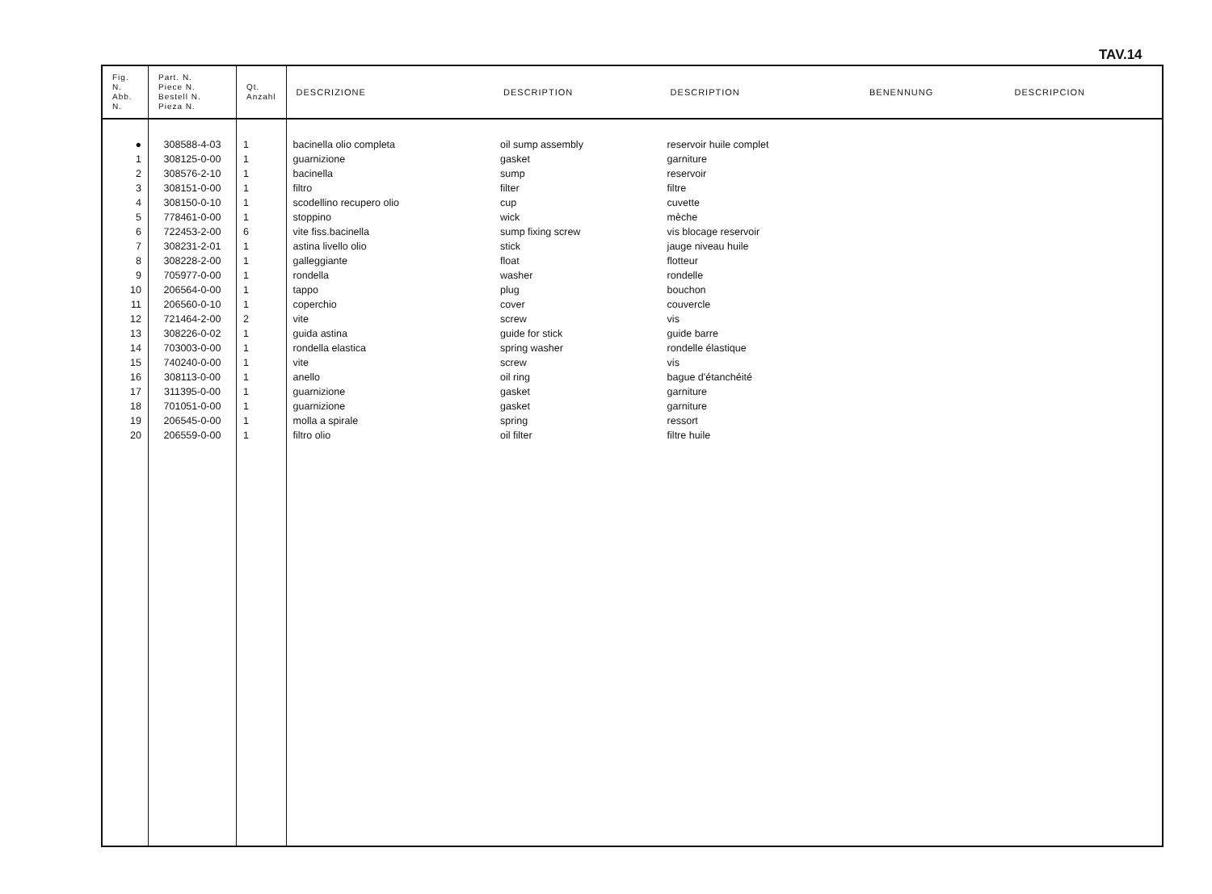TAV.14
| Fig. N. Abb. N. | Part. N. Piece N. Bestell N. Pieza N. | Qt. Anzahl | DESCRIZIONE | DESCRIPTION | DESCRIPTION | BENENNUNG | DESCRIPCION |
| --- | --- | --- | --- | --- | --- | --- | --- |
| ● | 308588-4-03 | 1 | bacinella olio completa | oil sump assembly | reservoir huile complet | | |
| 1 | 308125-0-00 | 1 | guarnizione | gasket | garniture | | |
| 2 | 308576-2-10 | 1 | bacinella | sump | reservoir | | |
| 3 | 308151-0-00 | 1 | filtro | filter | filtre | | |
| 4 | 308150-0-10 | 1 | scodellino recupero olio | cup | cuvette | | |
| 5 | 778461-0-00 | 1 | stoppino | wick | mèche | | |
| 6 | 722453-2-00 | 6 | vite fiss.bacinella | sump fixing screw | vis blocage reservoir | | |
| 7 | 308231-2-01 | 1 | astina livello olio | stick | jauge niveau huile | | |
| 8 | 308228-2-00 | 1 | galleggiante | float | flotteur | | |
| 9 | 705977-0-00 | 1 | rondella | washer | rondelle | | |
| 10 | 206564-0-00 | 1 | tappo | plug | bouchon | | |
| 11 | 206560-0-10 | 1 | coperchio | cover | couvercle | | |
| 12 | 721464-2-00 | 2 | vite | screw | vis | | |
| 13 | 308226-0-02 | 1 | guida astina | guide for stick | guide barre | | |
| 14 | 703003-0-00 | 1 | rondella elastica | spring washer | rondelle élastique | | |
| 15 | 740240-0-00 | 1 | vite | screw | vis | | |
| 16 | 308113-0-00 | 1 | anello | oil ring | bague d'étanchéité | | |
| 17 | 311395-0-00 | 1 | guarnizione | gasket | garniture | | |
| 18 | 701051-0-00 | 1 | guarnizione | gasket | garniture | | |
| 19 | 206545-0-00 | 1 | molla a spirale | spring | ressort | | |
| 20 | 206559-0-00 | 1 | filtro olio | oil filter | filtre huile | | |